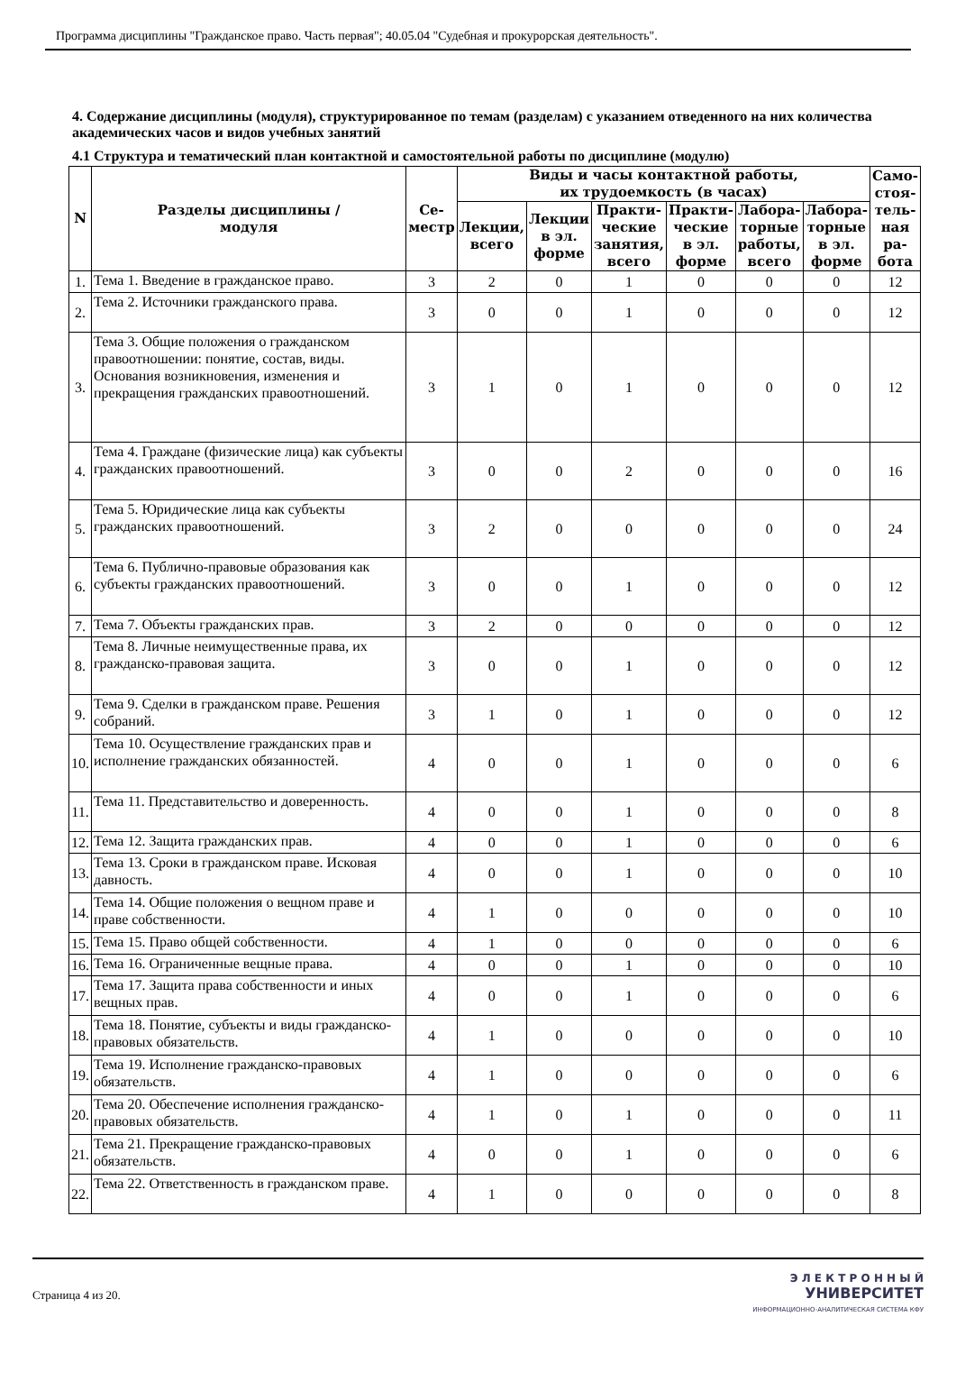Программа дисциплины "Гражданское право. Часть первая"; 40.05.04 "Судебная и прокурорская деятельность".
4. Содержание дисциплины (модуля), структурированное по темам (разделам) с указанием отведенного на них количества академических часов и видов учебных занятий
4.1 Структура и тематический план контактной и самостоятельной работы по дисциплине (модулю)
| N | Разделы дисциплины / модуля | Се- местр | Виды и часы контактной работы, их трудоемкость (в часах) | | | | | | Само- стоя- тель- ная ра- бота |
| --- | --- | --- | --- | --- | --- | --- | --- | --- | --- |
| | | | Лекции, всего | Лекции в эл. форме | Практи- ческие занятия, всего | Практи- ческие в эл. форме | Лабора- торные работы, всего | Лабора- торные в эл. форме | |
| 1. | Тема 1. Введение в гражданское право. | 3 | 2 | 0 | 1 | 0 | 0 | 0 | 12 |
| 2. | Тема 2. Источники гражданского права. | 3 | 0 | 0 | 1 | 0 | 0 | 0 | 12 |
| 3. | Тема 3. Общие положения о гражданском правоотношении: понятие, состав, виды. Основания возникновения, изменения и прекращения гражданских правоотношений. | 3 | 1 | 0 | 1 | 0 | 0 | 0 | 12 |
| 4. | Тема 4. Граждане (физические лица) как субъекты гражданских правоотношений. | 3 | 0 | 0 | 2 | 0 | 0 | 0 | 16 |
| 5. | Тема 5. Юридические лица как субъекты гражданских правоотношений. | 3 | 2 | 0 | 0 | 0 | 0 | 0 | 24 |
| 6. | Тема 6. Публично-правовые образования как субъекты гражданских правоотношений. | 3 | 0 | 0 | 1 | 0 | 0 | 0 | 12 |
| 7. | Тема 7. Объекты гражданских прав. | 3 | 2 | 0 | 0 | 0 | 0 | 0 | 12 |
| 8. | Тема 8. Личные неимущественные права, их гражданско-правовая защита. | 3 | 0 | 0 | 1 | 0 | 0 | 0 | 12 |
| 9. | Тема 9. Сделки в гражданском праве. Решения собраний. | 3 | 1 | 0 | 1 | 0 | 0 | 0 | 12 |
| 10. | Тема 10. Осуществление гражданских прав и исполнение гражданских обязанностей. | 4 | 0 | 0 | 1 | 0 | 0 | 0 | 6 |
| 11. | Тема 11. Представительство и доверенность. | 4 | 0 | 0 | 1 | 0 | 0 | 0 | 8 |
| 12. | Тема 12. Защита гражданских прав. | 4 | 0 | 0 | 1 | 0 | 0 | 0 | 6 |
| 13. | Тема 13. Сроки в гражданском праве. Исковая давность. | 4 | 0 | 0 | 1 | 0 | 0 | 0 | 10 |
| 14. | Тема 14. Общие положения о вещном праве и праве собственности. | 4 | 1 | 0 | 0 | 0 | 0 | 0 | 10 |
| 15. | Тема 15. Право общей собственности. | 4 | 1 | 0 | 0 | 0 | 0 | 0 | 6 |
| 16. | Тема 16. Ограниченные вещные права. | 4 | 0 | 0 | 1 | 0 | 0 | 0 | 10 |
| 17. | Тема 17. Защита права собственности и иных вещных прав. | 4 | 0 | 0 | 1 | 0 | 0 | 0 | 6 |
| 18. | Тема 18. Понятие, субъекты и виды гражданско-правовых обязательств. | 4 | 1 | 0 | 0 | 0 | 0 | 0 | 10 |
| 19. | Тема 19. Исполнение гражданско-правовых обязательств. | 4 | 1 | 0 | 0 | 0 | 0 | 0 | 6 |
| 20. | Тема 20. Обеспечение исполнения гражданско-правовых обязательств. | 4 | 1 | 0 | 1 | 0 | 0 | 0 | 11 |
| 21. | Тема 21. Прекращение гражданско-правовых обязательств. | 4 | 0 | 0 | 1 | 0 | 0 | 0 | 6 |
| 22. | Тема 22. Ответственность в гражданском праве. | 4 | 1 | 0 | 0 | 0 | 0 | 0 | 8 |
Страница 4 из 20.
Э Л Е К Т Р О Н Н Ы Й
УНИВЕРСИТЕТ
ИНФОРМАЦИОННО-АНАЛИТИЧЕСКАЯ СИСТЕМА КФУ